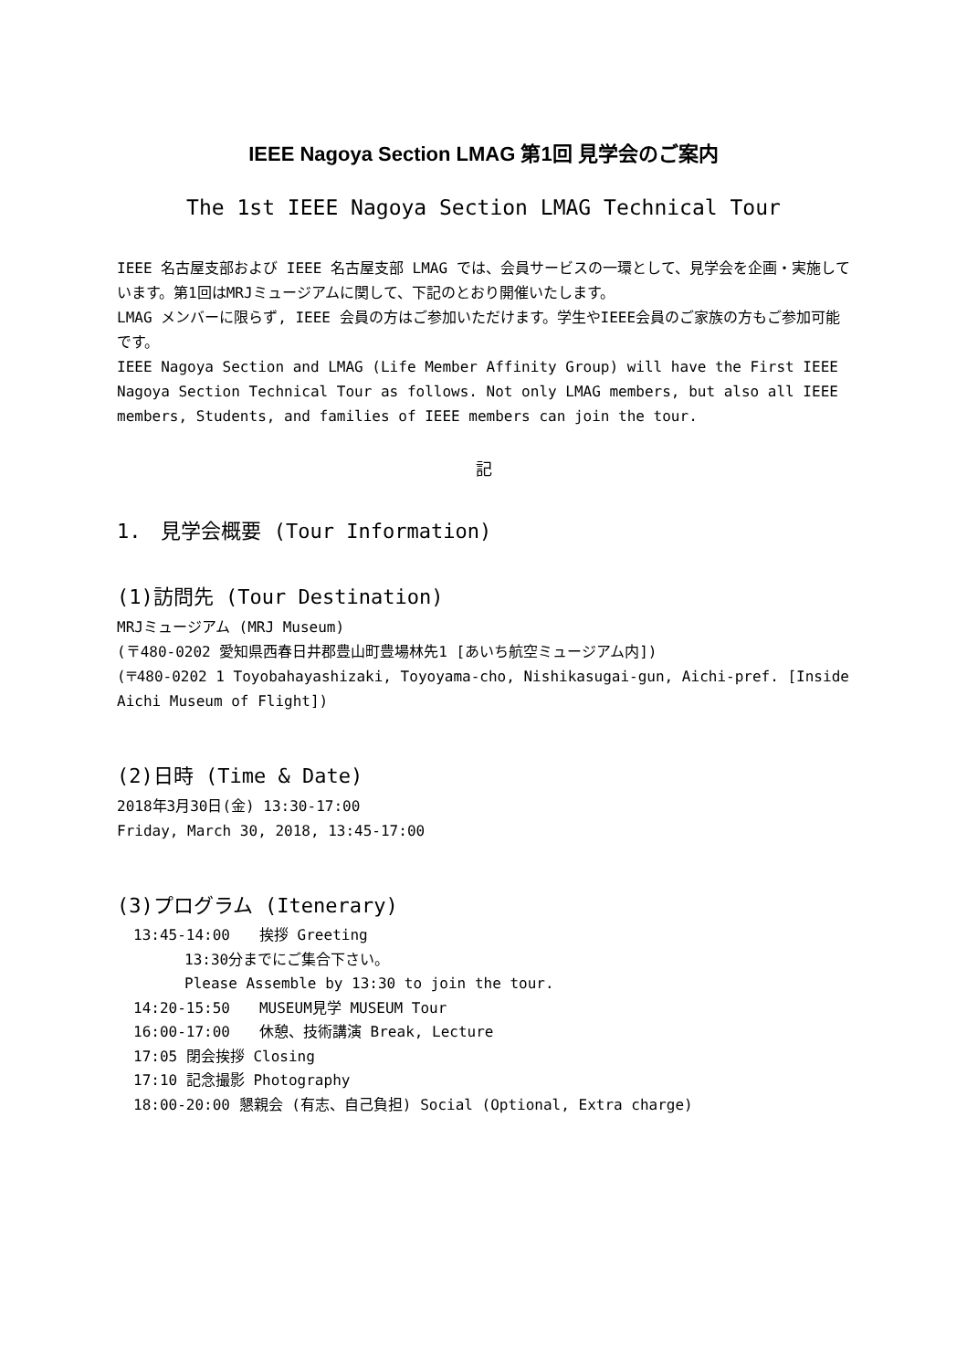IEEE Nagoya Section LMAG 第1回 見学会のご案内
The 1st IEEE Nagoya Section LMAG Technical Tour
IEEE 名古屋支部および IEEE 名古屋支部 LMAG では、会員サービスの一環として、見学会を企画・実施しています。第1回はMRJミュージアムに関して、下記のとおり開催いたします。
LMAG メンバーに限らず, IEEE 会員の方はご参加いただけます。学生やIEEE会員のご家族の方もご参加可能です。
IEEE Nagoya Section and LMAG (Life Member Affinity Group) will have the First IEEE Nagoya Section Technical Tour as follows. Not only LMAG members, but also all IEEE members, Students, and families of IEEE members can join the tour.
記
1.　見学会概要 (Tour Information)
(1)訪問先 (Tour Destination)
MRJミュージアム (MRJ Museum)
(〒480-0202 愛知県西春日井郡豊山町豊場林先1 [あいち航空ミュージアム内])
(〒480-0202 1 Toyobahayashizaki, Toyoyama-cho, Nishikasugai-gun, Aichi-pref. [Inside Aichi Museum of Flight])
(2)日時 (Time & Date)
2018年3月30日(金) 13:30-17:00
Friday, March 30, 2018, 13:45-17:00
(3)プログラム (Itenerary)
13:45-14:00　　挨拶 Greeting
13:30分までにご集合下さい。
Please Assemble by 13:30 to join the tour.
14:20-15:50　　MUSEUM見学 MUSEUM Tour
16:00-17:00　　休憩、技術講演 Break, Lecture
17:05 閉会挨拶 Closing
17:10 記念撮影 Photography
18:00-20:00 懇親会 (有志、自己負担) Social (Optional, Extra charge)